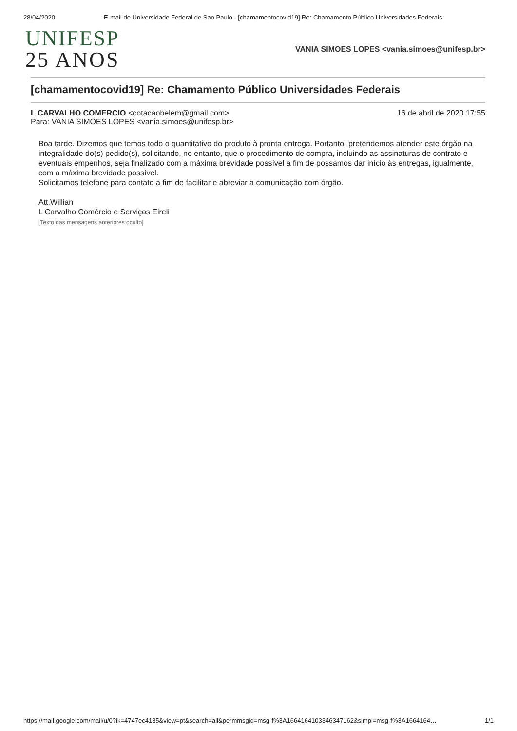28/04/2020 E-mail de Universidade Federal de Sao Paulo - [chamamentocovid19] Re: Chamamento Público Universidades Federais
UNIFESP
25 ANOS
VANIA SIMOES LOPES <vania.simoes@unifesp.br>
[chamamentocovid19] Re: Chamamento Público Universidades Federais
L CARVALHO COMERCIO <cotacaobelem@gmail.com>
Para: VANIA SIMOES LOPES <vania.simoes@unifesp.br>
16 de abril de 2020 17:55
Boa tarde. Dizemos que temos todo o quantitativo do produto à pronta entrega. Portanto, pretendemos atender este órgão na integralidade do(s) pedido(s), solicitando, no entanto, que o procedimento de compra, incluindo as assinaturas de contrato e eventuais empenhos, seja finalizado com a máxima brevidade possível a fim de possamos dar início às entregas, igualmente, com a máxima brevidade possível.
Solicitamos telefone para contato a fim de facilitar e abreviar a comunicação com órgão.
Att.Willian
L Carvalho Comércio e Serviços Eireli
[Texto das mensagens anteriores oculto]
https://mail.google.com/mail/u/0?ik=4747ec4185&view=pt&search=all&permmsgid=msg-f%3A1664164103346347162&simpl=msg-f%3A1664164… 1/1